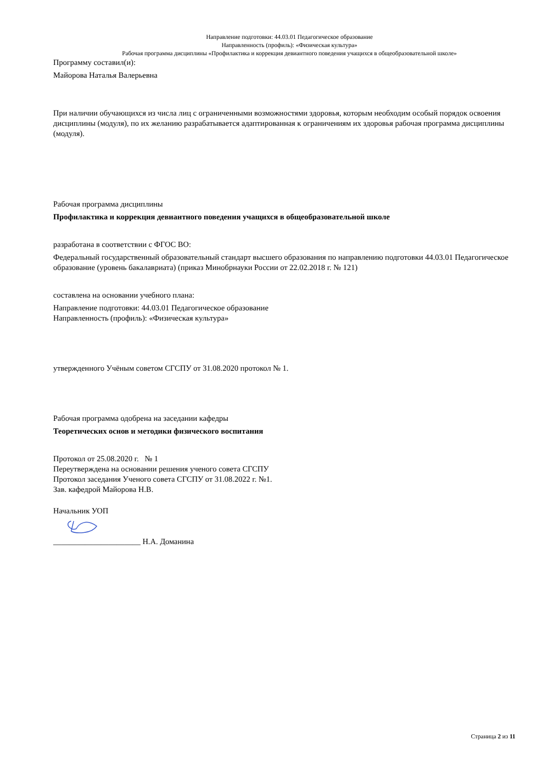Направление подготовки: 44.03.01 Педагогическое образование
Направленность (профиль): «Физическая культура»
Рабочая программа дисциплины «Профилактика и коррекция девиантного поведения учащихся в общеобразовательной школе»
Программу составил(и):
Майорова Наталья Валерьевна
При наличии обучающихся из числа лиц с ограниченными возможностями здоровья, которым необходим особый порядок освоения дисциплины (модуля), по их желанию разрабатывается адаптированная к ограничениям их здоровья рабочая программа дисциплины (модуля).
Рабочая программа дисциплины
Профилактика и коррекция девиантного поведения учащихся в общеобразовательной школе
разработана в соответствии с ФГОС ВО:
Федеральный государственный образовательный стандарт высшего образования по направлению подготовки 44.03.01 Педагогическое образование (уровень бакалавриата) (приказ Минобрнауки России от 22.02.2018 г. № 121)
составлена на основании учебного плана:
Направление подготовки: 44.03.01 Педагогическое образование
Направленность (профиль): «Физическая культура»
утвержденного Учёным советом СГСПУ от 31.08.2020 протокол № 1.
Рабочая программа одобрена на заседании кафедры
Теоретических основ и методики физического воспитания
Протокол от 25.08.2020 г. № 1
Переутверждена на основании решения ученого совета СГСПУ
Протокол заседания Ученого совета СГСПУ от 31.08.2022 г. №1.
Зав. кафедрой Майорова Н.В.
Начальник УОП
______________________ Н.А. Доманина
Страница 2 из 11